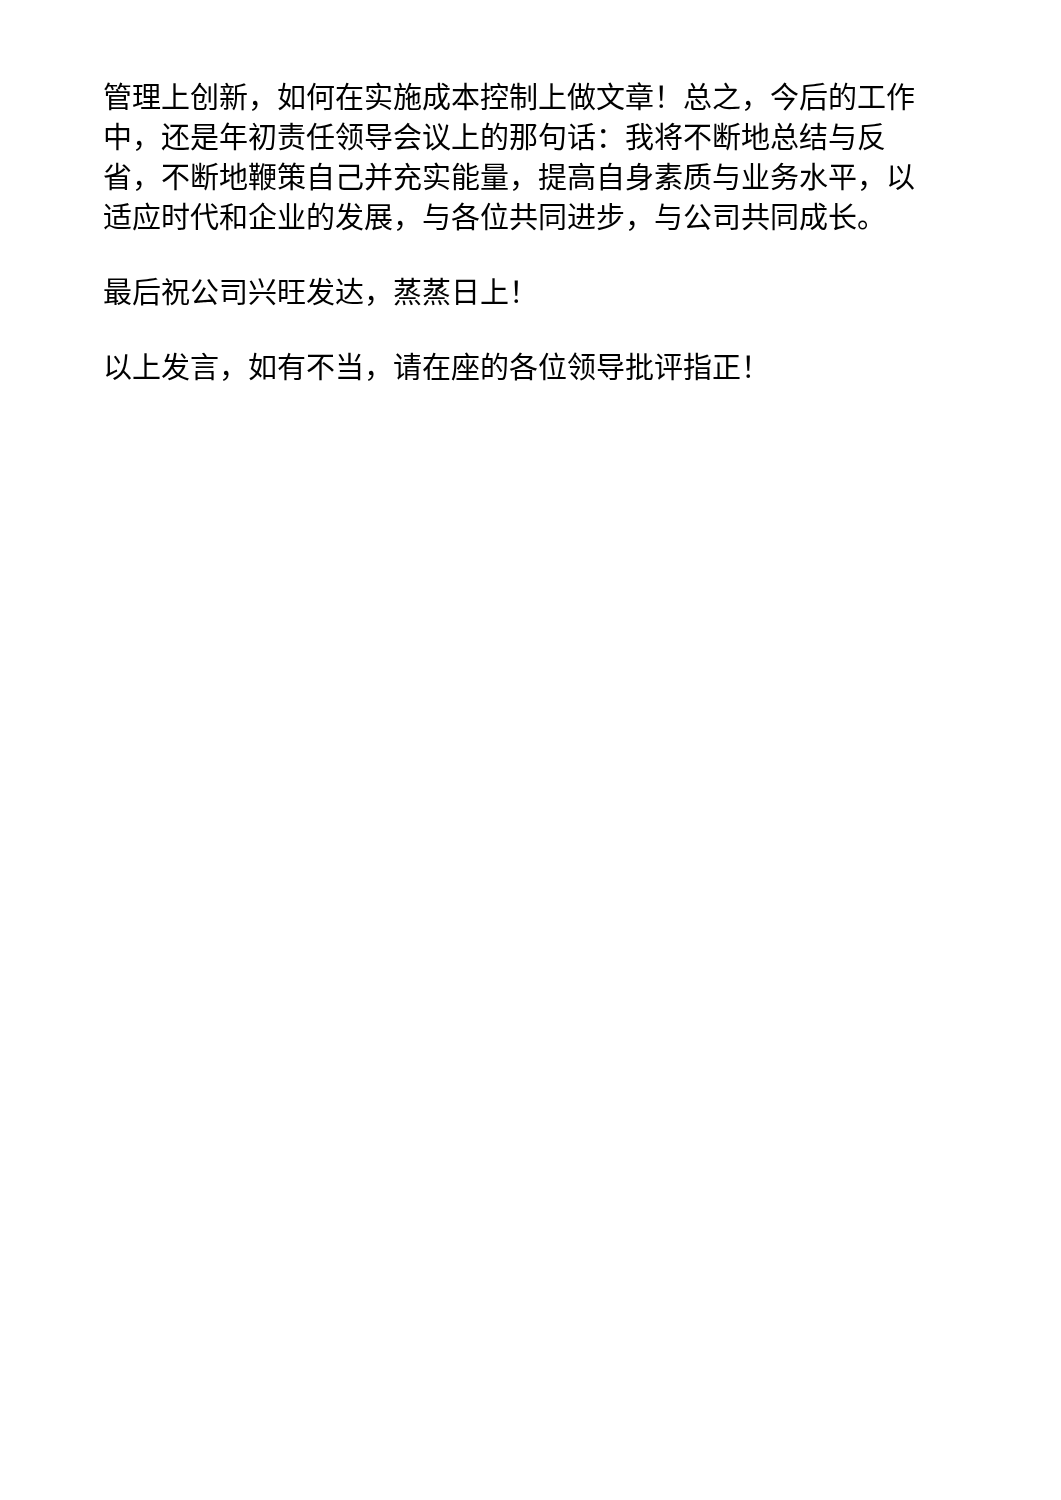管理上创新，如何在实施成本控制上做文章！总之，今后的工作中，还是年初责任领导会议上的那句话：我将不断地总结与反省，不断地鞭策自己并充实能量，提高自身素质与业务水平，以适应时代和企业的发展，与各位共同进步，与公司共同成长。
最后祝公司兴旺发达，蒸蒸日上！
以上发言，如有不当，请在座的各位领导批评指正！